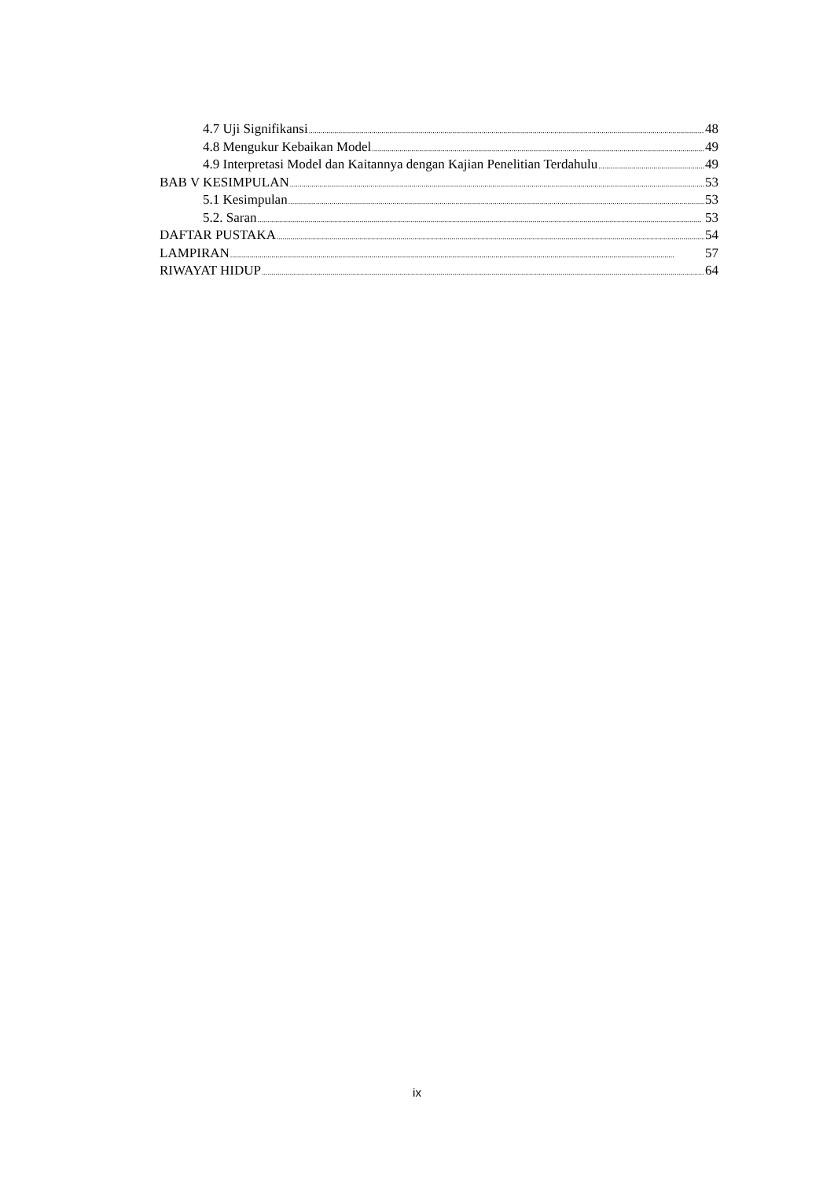4.7 Uji Signifikansi 48
4.8 Mengukur Kebaikan Model 49
4.9 Interpretasi Model dan Kaitannya dengan Kajian Penelitian Terdahulu 49
BAB V KESIMPULAN 53
5.1 Kesimpulan 53
5.2. Saran 53
DAFTAR PUSTAKA 54
LAMPIRAN 57
RIWAYAT HIDUP 64
ix